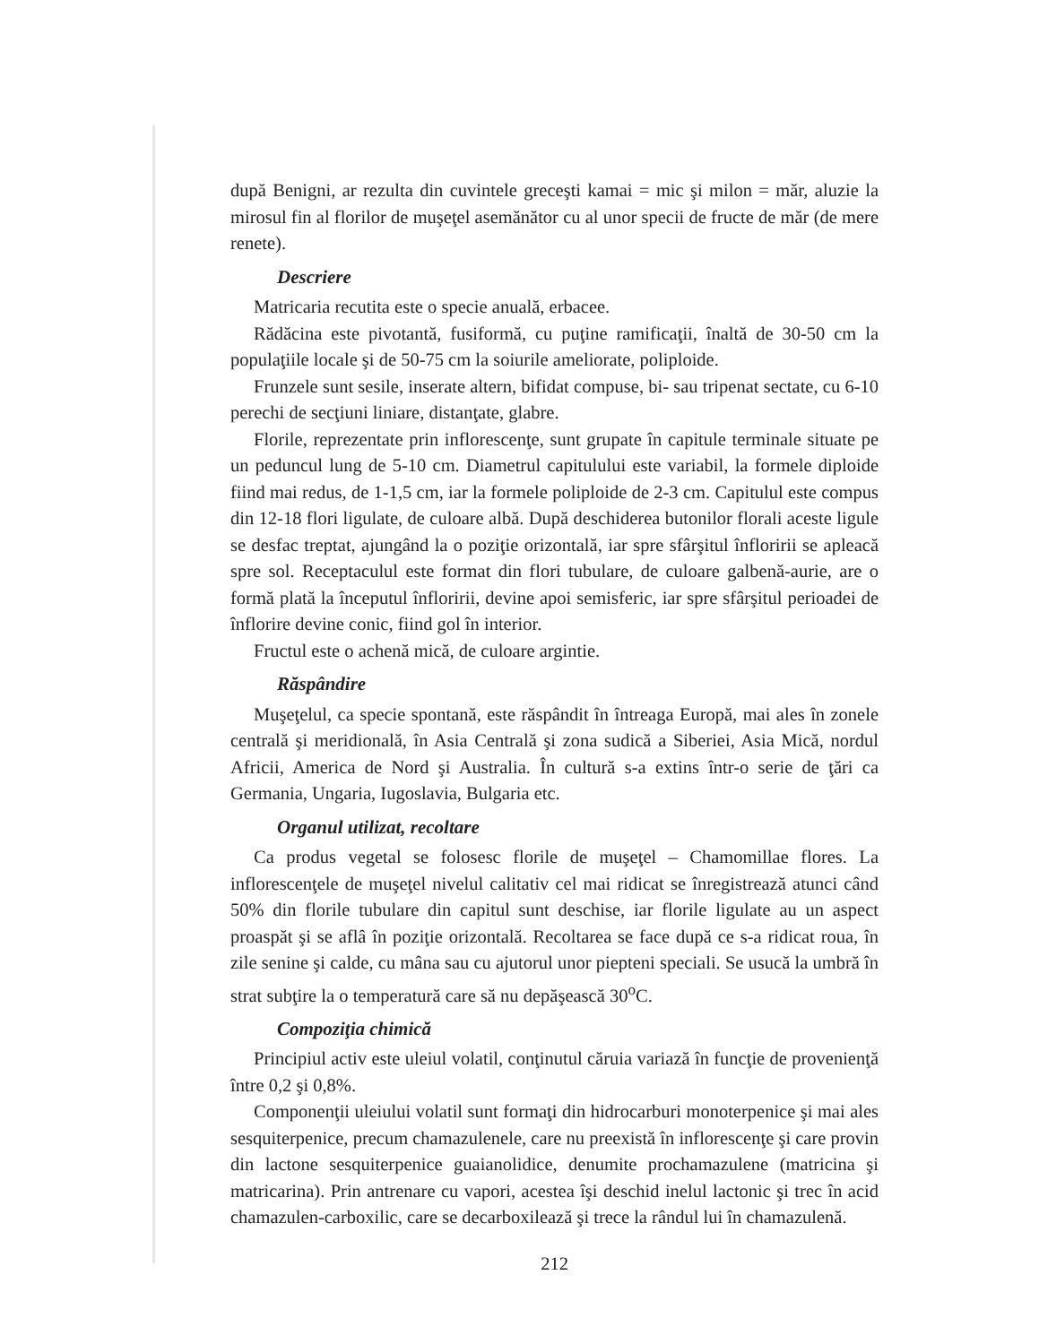după Benigni, ar rezulta din cuvintele greceşti kamai = mic şi milon = măr, aluzie la mirosul fin al florilor de muşeţel asemănător cu al unor specii de fructe de măr (de mere renete).
Descriere
Matricaria recutita este o specie anuală, erbacee.
Rădăcina este pivotantă, fusiformă, cu puţine ramificaţii, înaltă de 30-50 cm la populaţiile locale şi de 50-75 cm la soiurile ameliorate, poliploide.
Frunzele sunt sesile, inserate altern, bifidat compuse, bi- sau tripenat sectate, cu 6-10 perechi de secţiuni liniare, distanţate, glabre.
Florile, reprezentate prin inflorescenţe, sunt grupate în capitule terminale situate pe un peduncul lung de 5-10 cm. Diametrul capitulului este variabil, la formele diploide fiind mai redus, de 1-1,5 cm, iar la formele poliploide de 2-3 cm. Capitulul este compus din 12-18 flori ligulate, de culoare albă. După deschiderea butonilor florali aceste ligule se desfac treptat, ajungând la o poziţie orizontală, iar spre sfârşitul înfloririi se apleacă spre sol. Receptaculul este format din flori tubulare, de culoare galbenă-aurie, are o formă plată la începutul înfloririi, devine apoi semisferic, iar spre sfârşitul perioadei de înflorire devine conic, fiind gol în interior.
Fructul este o achenă mică, de culoare argintie.
Răspândire
Muşeţelul, ca specie spontană, este răspândit în întreaga Europă, mai ales în zonele centrală şi meridională, în Asia Centrală şi zona sudică a Siberiei, Asia Mică, nordul Africii, America de Nord şi Australia. În cultură s-a extins într-o serie de ţări ca Germania, Ungaria, Iugoslavia, Bulgaria etc.
Organul utilizat, recoltare
Ca produs vegetal se folosesc florile de muşeţel – Chamomillae flores. La inflorescenţele de muşeţel nivelul calitativ cel mai ridicat se înregistrează atunci când 50% din florile tubulare din capitul sunt deschise, iar florile ligulate au un aspect proaspăt şi se aflâ în poziţie orizontală. Recoltarea se face după ce s-a ridicat roua, în zile senine şi calde, cu mâna sau cu ajutorul unor piepteni speciali. Se usucă la umbră în strat subţire la o temperatură care să nu depăşească 30<sup>o</sup>C.
Compoziţia chimică
Principiul activ este uleiul volatil, conţinutul căruia variază în funcţie de provenienţă între 0,2 şi 0,8%.
Componenţii uleiului volatil sunt formaţi din hidrocarburi monoterpenice şi mai ales sesquiterpenice, precum chamazulenele, care nu preexistă în inflorescenţe şi care provin din lactone sesquiterpenice guaianolidice, denumite prochamazulene (matricina şi matricarina). Prin antrenare cu vapori, acestea îşi deschid inelul lactonic şi trec în acid chamazulen-carboxilic, care se decarboxilează şi trece la rândul lui în chamazulenă.
212